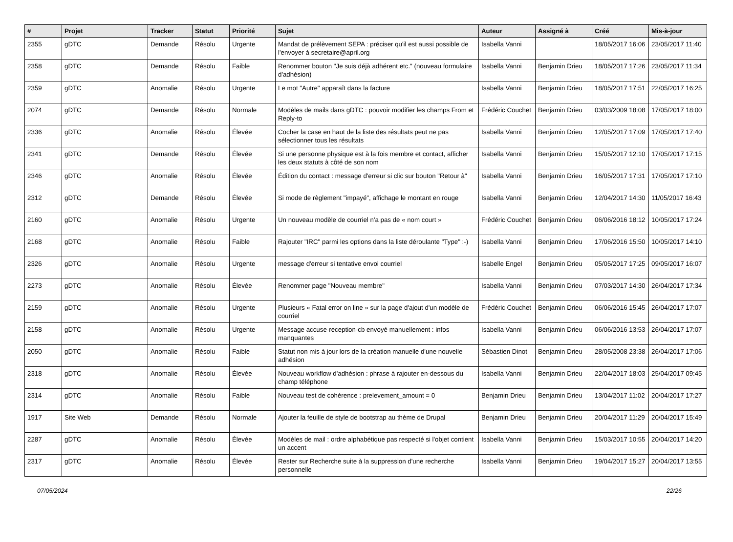| # | Projet | Tracker | Statut | Priorité | Sujet | Auteur | Assigné à | Créé | Mis-à-jour |
| --- | --- | --- | --- | --- | --- | --- | --- | --- | --- |
| 2355 | gDTC | Demande | Résolu | Urgente | Mandat de prélèvement SEPA : préciser qu'il est aussi possible de l'envoyer à secretaire@april.org | Isabella Vanni | | 18/05/2017 16:06 | 23/05/2017 11:40 |
| 2358 | gDTC | Demande | Résolu | Faible | Renommer bouton "Je suis déjà adhérent etc." (nouveau formulaire d'adhésion) | Isabella Vanni | Benjamin Drieu | 18/05/2017 17:26 | 23/05/2017 11:34 |
| 2359 | gDTC | Anomalie | Résolu | Urgente | Le mot "Autre" apparaît dans la facture | Isabella Vanni | Benjamin Drieu | 18/05/2017 17:51 | 22/05/2017 16:25 |
| 2074 | gDTC | Demande | Résolu | Normale | Modèles de mails dans gDTC : pouvoir modifier les champs From et Reply-to | Frédéric Couchet | Benjamin Drieu | 03/03/2009 18:08 | 17/05/2017 18:00 |
| 2336 | gDTC | Anomalie | Résolu | Élevée | Cocher la case en haut de la liste des résultats peut ne pas sélectionner tous les résultats | Isabella Vanni | Benjamin Drieu | 12/05/2017 17:09 | 17/05/2017 17:40 |
| 2341 | gDTC | Demande | Résolu | Élevée | Si une personne physique est à la fois membre et contact, afficher les deux statuts à côté de son nom | Isabella Vanni | Benjamin Drieu | 15/05/2017 12:10 | 17/05/2017 17:15 |
| 2346 | gDTC | Anomalie | Résolu | Élevée | Édition du contact : message d'erreur si clic sur bouton "Retour à" | Isabella Vanni | Benjamin Drieu | 16/05/2017 17:31 | 17/05/2017 17:10 |
| 2312 | gDTC | Demande | Résolu | Élevée | Si mode de règlement "impayé", affichage le montant en rouge | Isabella Vanni | Benjamin Drieu | 12/04/2017 14:30 | 11/05/2017 16:43 |
| 2160 | gDTC | Anomalie | Résolu | Urgente | Un nouveau modèle de courriel n'a pas de « nom court » | Frédéric Couchet | Benjamin Drieu | 06/06/2016 18:12 | 10/05/2017 17:24 |
| 2168 | gDTC | Anomalie | Résolu | Faible | Rajouter "IRC" parmi les options dans la liste déroulante "Type" :-) | Isabella Vanni | Benjamin Drieu | 17/06/2016 15:50 | 10/05/2017 14:10 |
| 2326 | gDTC | Anomalie | Résolu | Urgente | message d'erreur si tentative envoi courriel | Isabelle Engel | Benjamin Drieu | 05/05/2017 17:25 | 09/05/2017 16:07 |
| 2273 | gDTC | Anomalie | Résolu | Élevée | Renommer page "Nouveau membre" | Isabella Vanni | Benjamin Drieu | 07/03/2017 14:30 | 26/04/2017 17:34 |
| 2159 | gDTC | Anomalie | Résolu | Urgente | Plusieurs « Fatal error on line » sur la page d'ajout d'un modèle de courriel | Frédéric Couchet | Benjamin Drieu | 06/06/2016 15:45 | 26/04/2017 17:07 |
| 2158 | gDTC | Anomalie | Résolu | Urgente | Message accuse-reception-cb envoyé manuellement : infos manquantes | Isabella Vanni | Benjamin Drieu | 06/06/2016 13:53 | 26/04/2017 17:07 |
| 2050 | gDTC | Anomalie | Résolu | Faible | Statut non mis à jour lors de la création manuelle d'une nouvelle adhésion | Sébastien Dinot | Benjamin Drieu | 28/05/2008 23:38 | 26/04/2017 17:06 |
| 2318 | gDTC | Anomalie | Résolu | Élevée | Nouveau workflow d'adhésion : phrase à rajouter en-dessous du champ téléphone | Isabella Vanni | Benjamin Drieu | 22/04/2017 18:03 | 25/04/2017 09:45 |
| 2314 | gDTC | Anomalie | Résolu | Faible | Nouveau test de cohérence : prelevement_amount = 0 | Benjamin Drieu | Benjamin Drieu | 13/04/2017 11:02 | 20/04/2017 17:27 |
| 1917 | Site Web | Demande | Résolu | Normale | Ajouter la feuille de style de bootstrap au thème de Drupal | Benjamin Drieu | Benjamin Drieu | 20/04/2017 11:29 | 20/04/2017 15:49 |
| 2287 | gDTC | Anomalie | Résolu | Élevée | Modèles de mail : ordre alphabétique pas respecté si l'objet contient un accent | Isabella Vanni | Benjamin Drieu | 15/03/2017 10:55 | 20/04/2017 14:20 |
| 2317 | gDTC | Anomalie | Résolu | Élevée | Rester sur Recherche suite à la suppression d'une recherche personnelle | Isabella Vanni | Benjamin Drieu | 19/04/2017 15:27 | 20/04/2017 13:55 |
07/05/2024 22/26